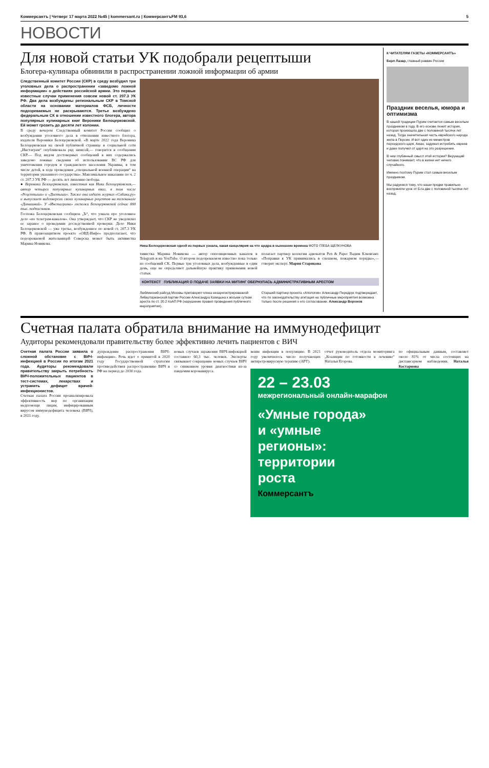Коммерсантъ | Четверг 17 марта 2022 №45 | kommersant.ru | КоммерсантъFM 93,6 5
НОВОСТИ
Для новой статьи УК подобрали рецептыши
Блогера-кулинара обвинили в распространении ложной информации об армии
Следственный комитет России (СКР) в среду возбудил три уголовных дела о распространении «заведомо ложной информации» о действиях российской армии. Это первые известные случаи применения совсем новой ст. 207.3 УК РФ. Два дела возбуждены региональным СКР в Томской области на основании материалов ФСБ, личности подозреваемых не раскрываются. Третье возбуждено федеральным СК в отношении известного блогера, автора популярных кулинарных книг Вероники Белоцерковской. Ей может грозить до десяти лет колонии.
В среду вечером Следственный комитет России сообщил о возбуждении уголовного дела в отношении известного блогера, издателя Вероники Белоцерковской. «В марте 2022 года Вероника Белоцерковская на своей публичной странице в социальной сети „Инстаграм“ опубликовала ряд записей,— говорится в сообщении СКР.— Под видом достоверных сообщений в них содержались заведомо ложные сведения об использовании ВС РФ для уничтожения городов и гражданского населения Украины, в том числе детей, в ходе проведения „специальной военной операции“ на территории указанного государства». Максимальное наказание по ч. 2 ст. 207.3 УК РФ — десять лет лишения свободы.
● Вероника Белоцерковская, известная как Ника Белоцерковская,— автор четырех популярных кулинарных книг, в том числе «Рецептыши» и «Диетыши». Также она издает журнал «Собака.ру» и выпускает видеоверсии своих кулинарных рецептов на телеканале «Домашний». У «Инстаграма» госпожи Белоцерковской сейчас 888 тыс. подписчиков.
Госпожа Белоцерковская сообщила „Ъ“, что узнала про уголовное дело «из телеграм-каналов». Она утверждает, что СКР не уведомлял ее заранее о проведении доследственной проверки. Дело Ники Белоцерковской — уже третье, возбужденное по новой ст. 207.3 УК РФ. В правозащитном проекте «ОВД-Инфо» предполагают, что подозреваемой жительницей Северска может быть активистка Марина Новикова.
Ника Белоцерковская одной из первых узнала, какая канцелярия на что щедра в нынешние времена ФОТО ГЛЕБА ЩЕЛКУНОВА
тивистка Марина Новикова — автор оппозиционных каналов в Telegram и на YouTube. О втором подозреваемом известно пока только из сообщений СК. Первые три уголовных дела, возбужденные в один день, еще не определяют дальнейшую практику применения новой статьи.
полагает партнер коллегии адвокатов Pen & Paper Вадим Клювгант. «Поправки к УК принимались в спешном, пожарном порядке»,— говорит эксперт. Мария Старикова
КОНТЕКСТ ПУБЛИКАЦИЯ О ПОДАЧЕ ЗАЯВКИ НА МИТИНГ ОБЕРНУЛАСЬ АДМИНИСТРАТИВНЫМ АРЕСТОМ
Люблинский райсуд Москвы приговорил члена незарегистрированной Либертарианской партии России Александра Казицына к восьми суткам ареста по ст. 20.2 КоАП РФ (нарушение правил проведения публичного мероприятия).
Старший партнер проекта «Апология» Александр Передрук подтверждает, что по законодательству агитация на публичные мероприятия возможна только после решения о его согласовании. Александр Воронов
К ЧИТАТЕЛЯМ ГАЗЕТЫ «КОММЕРСАНТЪ»
Берл Лазар, главный раввин России
Праздник веселья, юмора и оптимизма
В нашей традиции Пурим считается самым веселым праздником в году. В его основе лежит история, которая произошла две с половиной тысячи лет назад. Тогда значительная часть еврейского народа жила в Персии. И вот один из министров персидского царя, Аман, задумал истребить евреев и даже получил от царя на это разрешение.
В чем глубинный смысл этой истории? Верующий человек понимает, что в жизни нет ничего случайного.
Именно поэтому Пурим стал самым веселым праздником.
Мы радуемся тому, что наши предки правильно восприняли урок от Б-га две с половиной тысячи лет назад.
Счетная палата обратила внимание на иммунодефицит
Аудиторы рекомендовали правительству более эффективно лечить пациентов с ВИЧ
Счетная палата России заявила о сложной обстановке с ВИЧ-инфекцией в России по итогам 2021 года. Аудиторы рекомендовали правительству закрыть потребность ВИЧ-положительных пациентов в тест-системах, лекарствах и устранить дефицит врачей-инфекционистов.
Счетная палата России проанализировала эффективность мер по организации медпомощи лицам, инфицированным вирусом иммунодефицита человека (ВИЧ), в 2021 году.
дупреждение распространения ВИЧ-инфекции». Речь идет о принятой в 2020 году Государственной стратегии противодействия распространению ВИЧ в РФ на период до 2030 года.
новых случаев заражения ВИЧ-инфекцией составило 60,3 тыс. человек. Эксперты связывают сокращение новых случаев ВИЧ со снижением уровня диагностики из-за пандемии коронавируса.
вение инфекции в популяцию. В 2021 году увеличилось число получающих антиретровирусную терапию (АРТ).
отчет руководитель отдела мониторинга „Коалиции по готовности к лечению“ Наталья Егорова.
по официальным данным, составляет около 81% от числа состоящих на диспансерном наблюдении. Наталья Костарнова
22 – 23.03
межрегиональный онлайн-марафон
«Умные города»
и «умные
регионы»:
территории
роста
Коммерсантъ